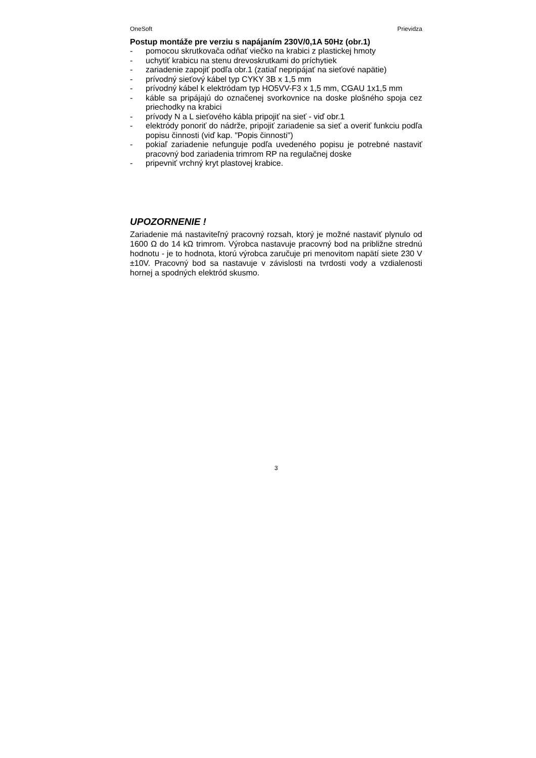OneSoft Prievidza
Postup montáže pre verziu s napájaním 230V/0,1A 50Hz (obr.1)
- pomocou skrutkovača odňať viečko na krabici z plastickej hmoty
- uchytiť krabicu na stenu drevoskrutkami do príchytiek
- zariadenie zapojiť podľa obr.1 (zatiaľ nepripájať na sieťové napätie)
- prívodný sieťový kábel typ CYKY 3B x 1,5 mm
- prívodný kábel k elektródam typ HO5VV-F3 x 1,5 mm, CGAU 1x1,5 mm
- káble sa pripájajú do označenej svorkovnice na doske plošného spoja cez priechodky na krabici
- prívody N a L sieťového kábla pripojiť na sieť - viď obr.1
- elektródy ponoriť do nádrže, pripojiť zariadenie sa sieť a overiť funkciu podľa popisu činnosti (viď kap. "Popis činnosti")
- pokiaľ zariadenie nefunguje podľa uvedeného popisu je potrebné nastaviť pracovný bod zariadenia trimrom RP na regulačnej doske
- pripevniť vrchný kryt plastovej krabice.
UPOZORNENIE !
Zariadenie má nastaviteľný pracovný rozsah, ktorý je možné nastaviť plynulo od 1600 Ω do 14 kΩ trimrom. Výrobca nastavuje pracovný bod na približne strednú hodnotu - je to hodnota, ktorú výrobca zaručuje pri menovitom napätí siete 230 V ±10V. Pracovný bod sa nastavuje v závislosti na tvrdosti vody a vzdialenosti hornej a spodných elektród skusmo.
3